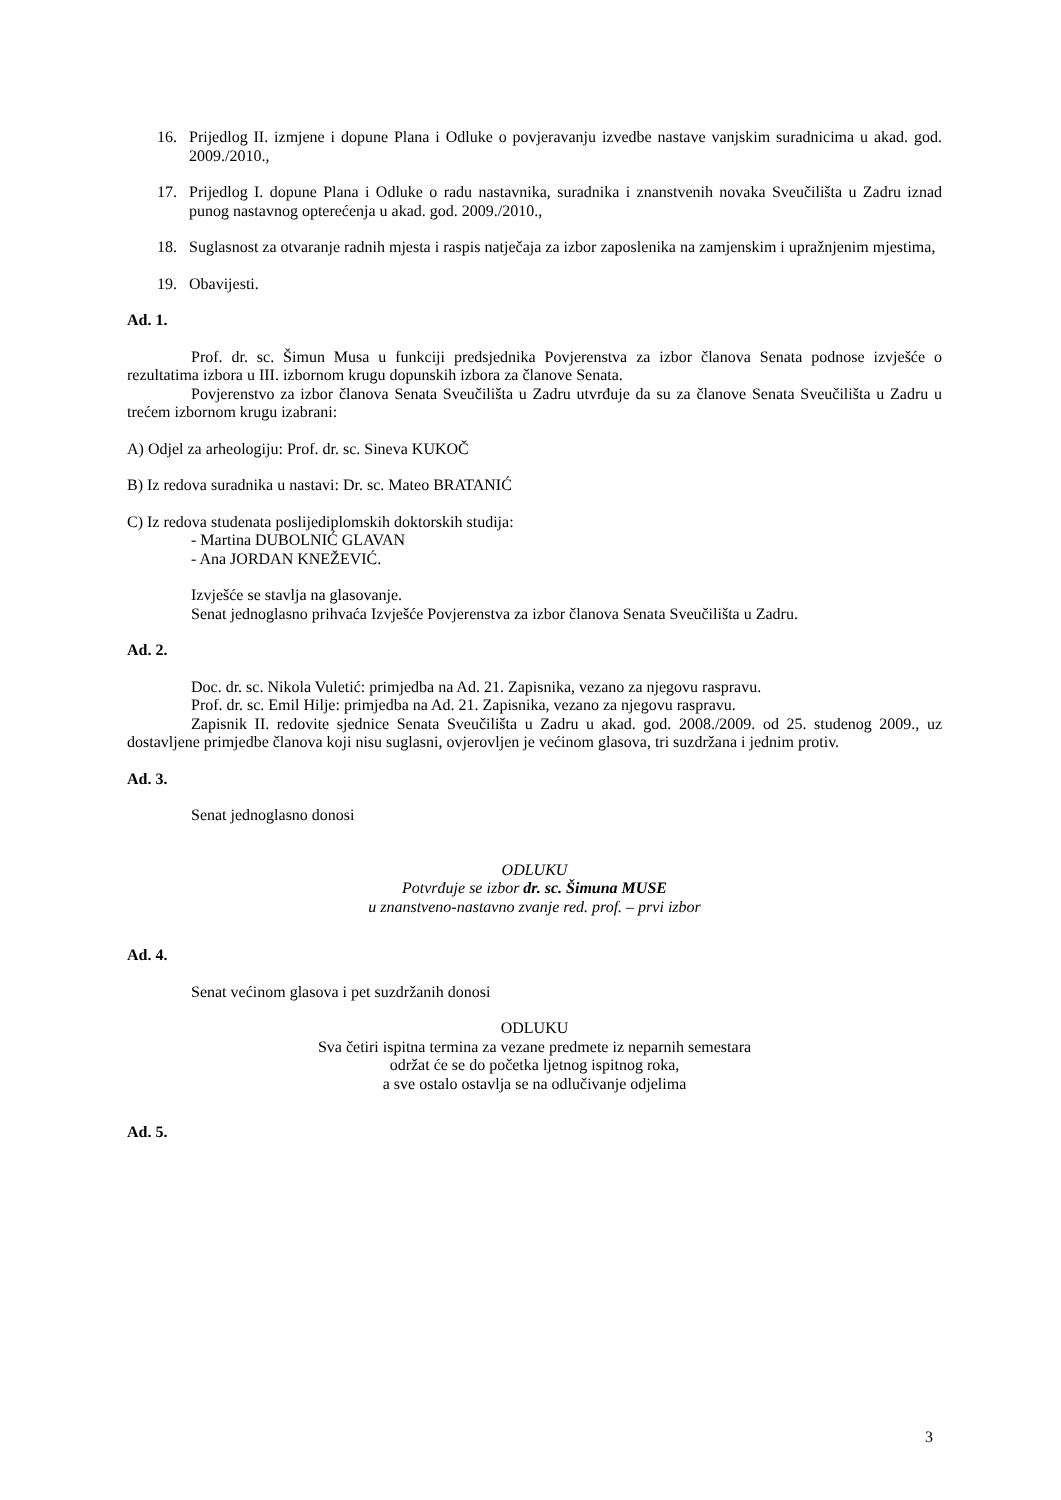16. Prijedlog II. izmjene i dopune Plana i Odluke o povjeravanju izvedbe nastave vanjskim suradnicima u akad. god. 2009./2010.,
17. Prijedlog I. dopune Plana i Odluke o radu nastavnika, suradnika i znanstvenih novaka Sveučilišta u Zadru iznad punog nastavnog opterećenja u akad. god. 2009./2010.,
18. Suglasnost za otvaranje radnih mjesta i raspis natječaja za izbor zaposlenika na zamjenskim i upražnjenim mjestima,
19. Obavijesti.
Ad. 1.
Prof. dr. sc. Šimun Musa u funkciji predsjednika Povjerenstva za izbor članova Senata podnose izvješće o rezultatima izbora u III. izbornom krugu dopunskih izbora za članove Senata.
Povjerenstvo za izbor članova Senata Sveučilišta u Zadru utvrđuje da su za članove Senata Sveučilišta u Zadru u trećem izbornom krugu izabrani:
A) Odjel za arheologiju: Prof. dr. sc. Sineva KUKOČ
B) Iz redova suradnika u nastavi: Dr. sc. Mateo BRATANIĆ
C) Iz redova studenata poslijediplomskih doktorskih studija:
- Martina DUBOLNIĆ GLAVAN
- Ana JORDAN KNEŽEVIĆ.
Izvješće se stavlja na glasovanje.
Senat jednoglasno prihvaća Izvješće Povjerenstva za izbor članova Senata Sveučilišta u Zadru.
Ad. 2.
Doc. dr. sc. Nikola Vuletić: primjedba na Ad. 21. Zapisnika, vezano za njegovu raspravu.
Prof. dr. sc. Emil Hilje: primjedba na Ad. 21. Zapisnika, vezano za njegovu raspravu.
Zapisnik II. redovite sjednice Senata Sveučilišta u Zadru u akad. god. 2008./2009. od 25. studenog 2009., uz dostavljene primjedbe članova koji nisu suglasni, ovjerovljen je većinom glasova, tri suzdržana i jednim protiv.
Ad. 3.
Senat jednoglasno donosi
ODLUKU
Potvrđuje se izbor dr. sc. Šimuna MUSE
u znanstveno-nastavno zvanje red. prof. – prvi izbor
Ad. 4.
Senat većinom glasova i pet suzdržanih donosi
ODLUKU
Sva četiri ispitna termina za vezane predmete iz neparnih semestara
održat će se do početka ljetnog ispitnog roka,
a sve ostalo ostavlja se na odlučivanje odjelima
Ad. 5.
3